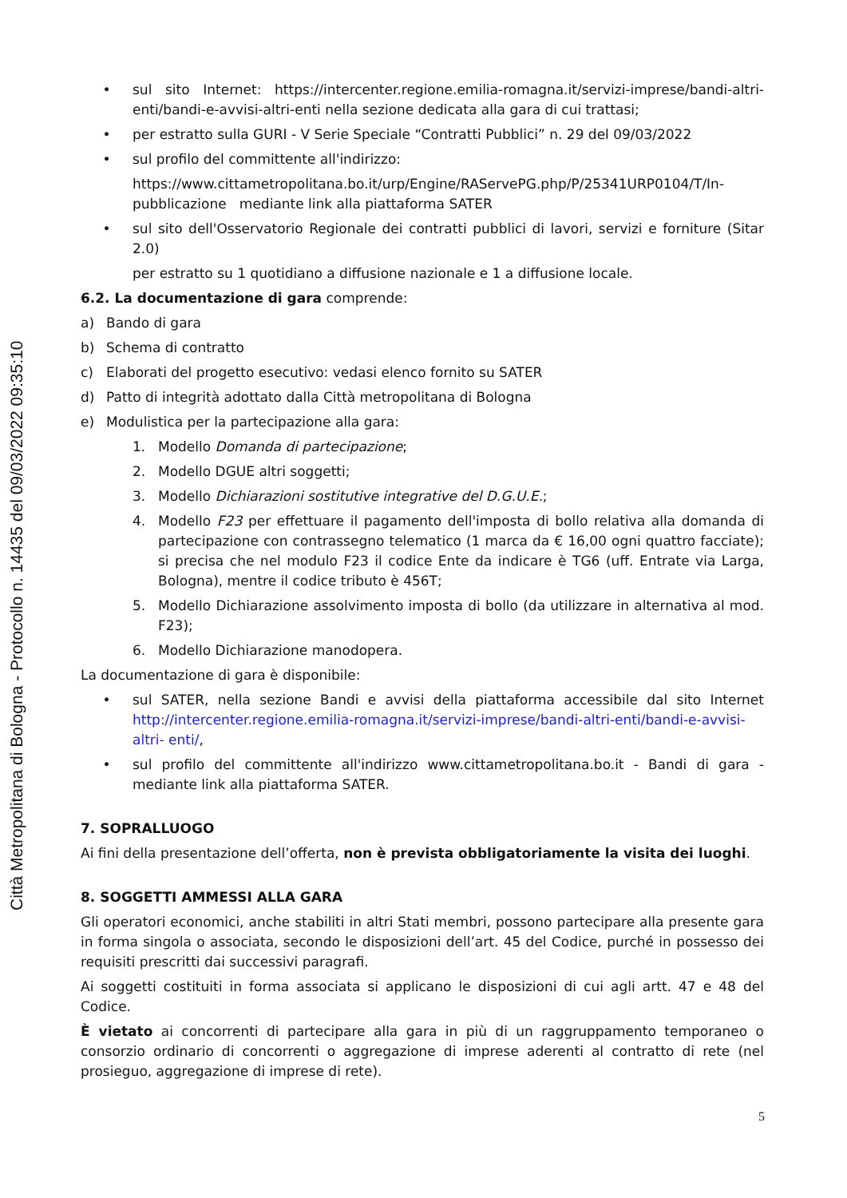Città Metropolitana di Bologna - Protocollo n. 14435 del 09/03/2022 09:35:10
• sul sito Internet: https://intercenter.regione.emilia-romagna.it/servizi-imprese/bandi-altri-enti/bandi-e-avvisi-altri-enti nella sezione dedicata alla gara di cui trattasi;
• per estratto sulla GURI - V Serie Speciale “Contratti Pubblici” n. 29 del 09/03/2022
• sul profilo del committente all'indirizzo:
https://www.cittametropolitana.bo.it/urp/Engine/RAServePG.php/P/25341URP0104/T/In- pubblicazione mediante link alla piattaforma SATER
• sul sito dell'Osservatorio Regionale dei contratti pubblici di lavori, servizi e forniture (Sitar 2.0)
per estratto su 1 quotidiano a diffusione nazionale e 1 a diffusione locale.
6.2. La documentazione di gara comprende:
a) Bando di gara
b) Schema di contratto
c) Elaborati del progetto esecutivo: vedasi elenco fornito su SATER
d) Patto di integrità adottato dalla Città metropolitana di Bologna
e) Modulistica per la partecipazione alla gara:
1. Modello Domanda di partecipazione;
2. Modello DGUE altri soggetti;
3. Modello Dichiarazioni sostitutive integrative del D.G.U.E.;
4. Modello F23 per effettuare il pagamento dell'imposta di bollo relativa alla domanda di partecipazione con contrassegno telematico (1 marca da € 16,00 ogni quattro facciate); si precisa che nel modulo F23 il codice Ente da indicare è TG6 (uff. Entrate via Larga, Bologna), mentre il codice tributo è 456T;
5. Modello Dichiarazione assolvimento imposta di bollo (da utilizzare in alternativa al mod. F23);
6. Modello Dichiarazione manodopera.
La documentazione di gara è disponibile:
• sul SATER, nella sezione Bandi e avvisi della piattaforma accessibile dal sito Internet http://intercenter.regione.emilia-romagna.it/servizi-imprese/bandi-altri-enti/bandi-e-avvisi-altri- enti/,
• sul profilo del committente all'indirizzo www.cittametropolitana.bo.it - Bandi di gara - mediante link alla piattaforma SATER.
7. SOPRALLUOGO
Ai fini della presentazione dell’offerta, non è prevista obbligatoriamente la visita dei luoghi.
8. SOGGETTI AMMESSI ALLA GARA
Gli operatori economici, anche stabiliti in altri Stati membri, possono partecipare alla presente gara in forma singola o associata, secondo le disposizioni dell’art. 45 del Codice, purché in possesso dei requisiti prescritti dai successivi paragrafi.
Ai soggetti costituiti in forma associata si applicano le disposizioni di cui agli artt. 47 e 48 del Codice.
È vietato ai concorrenti di partecipare alla gara in più di un raggruppamento temporaneo o consorzio ordinario di concorrenti o aggregazione di imprese aderenti al contratto di rete (nel prosieguo, aggregazione di imprese di rete).
5